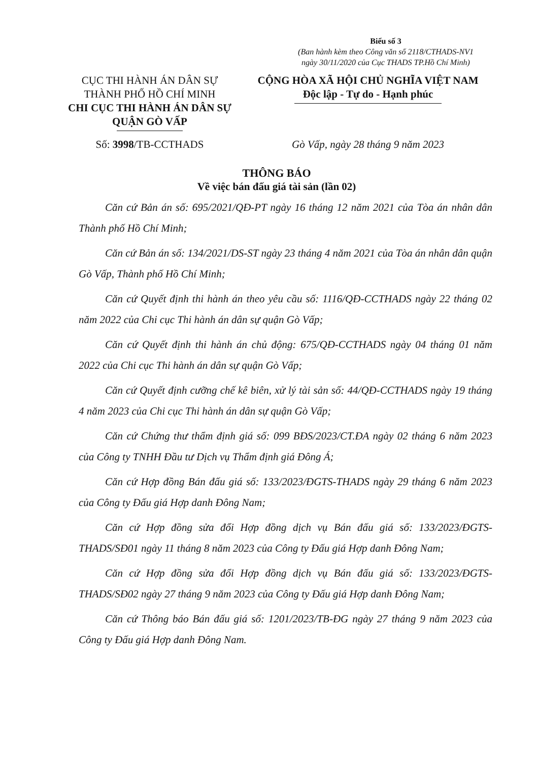Biểu số 3
(Ban hành kèm theo Công văn số 2118/CTHADS-NV1
ngày 30/11/2020 của Cục THADS TP.Hồ Chí Minh)
CỤC THI HÀNH ÁN DÂN SỰ
THÀNH PHỐ HỒ CHÍ MINH
CHI CỤC THI HÀNH ÁN DÂN SỰ
QUẬN GÒ VẤP
CỘNG HÒA XÃ HỘI CHỦ NGHĨA VIỆT NAM
Độc lập - Tự do - Hạnh phúc
Số: 3998/TB-CCTHADS Gò Vấp, ngày 28 tháng 9 năm 2023
THÔNG BÁO
Về việc bán đấu giá tài sản (lần 02)
Căn cứ Bản án số: 695/2021/QĐ-PT ngày 16 tháng 12 năm 2021 của Tòa án nhân dân Thành phố Hồ Chí Minh;
Căn cứ Bản án số: 134/2021/DS-ST ngày 23 tháng 4 năm 2021 của Tòa án nhân dân quận Gò Vấp, Thành phố Hồ Chí Minh;
Căn cứ Quyết định thi hành án theo yêu cầu số: 1116/QĐ-CCTHADS ngày 22 tháng 02 năm 2022 của Chi cục Thi hành án dân sự quận Gò Vấp;
Căn cứ Quyết định thi hành án chủ động: 675/QĐ-CCTHADS ngày 04 tháng 01 năm 2022 của Chi cục Thi hành án dân sự quận Gò Vấp;
Căn cứ Quyết định cưỡng chế kê biên, xử lý tài sản số: 44/QĐ-CCTHADS ngày 19 tháng 4 năm 2023 của Chi cục Thi hành án dân sự quận Gò Vấp;
Căn cứ Chứng thư thẩm định giá số: 099 BĐS/2023/CT.ĐA ngày 02 tháng 6 năm 2023 của Công ty TNHH Đầu tư Dịch vụ Thẩm định giá Đông Á;
Căn cứ Hợp đồng Bán đấu giá số: 133/2023/ĐGTS-THADS ngày 29 tháng 6 năm 2023 của Công ty Đấu giá Hợp danh Đông Nam;
Căn cứ Hợp đồng sửa đổi Hợp đồng dịch vụ Bán đấu giá số: 133/2023/ĐGTS-THADS/SĐ01 ngày 11 tháng 8 năm 2023 của Công ty Đấu giá Hợp danh Đông Nam;
Căn cứ Hợp đồng sửa đổi Hợp đồng dịch vụ Bán đấu giá số: 133/2023/ĐGTS-THADS/SĐ02 ngày 27 tháng 9 năm 2023 của Công ty Đấu giá Hợp danh Đông Nam;
Căn cứ Thông báo Bán đấu giá số: 1201/2023/TB-ĐG ngày 27 tháng 9 năm 2023 của Công ty Đấu giá Hợp danh Đông Nam.